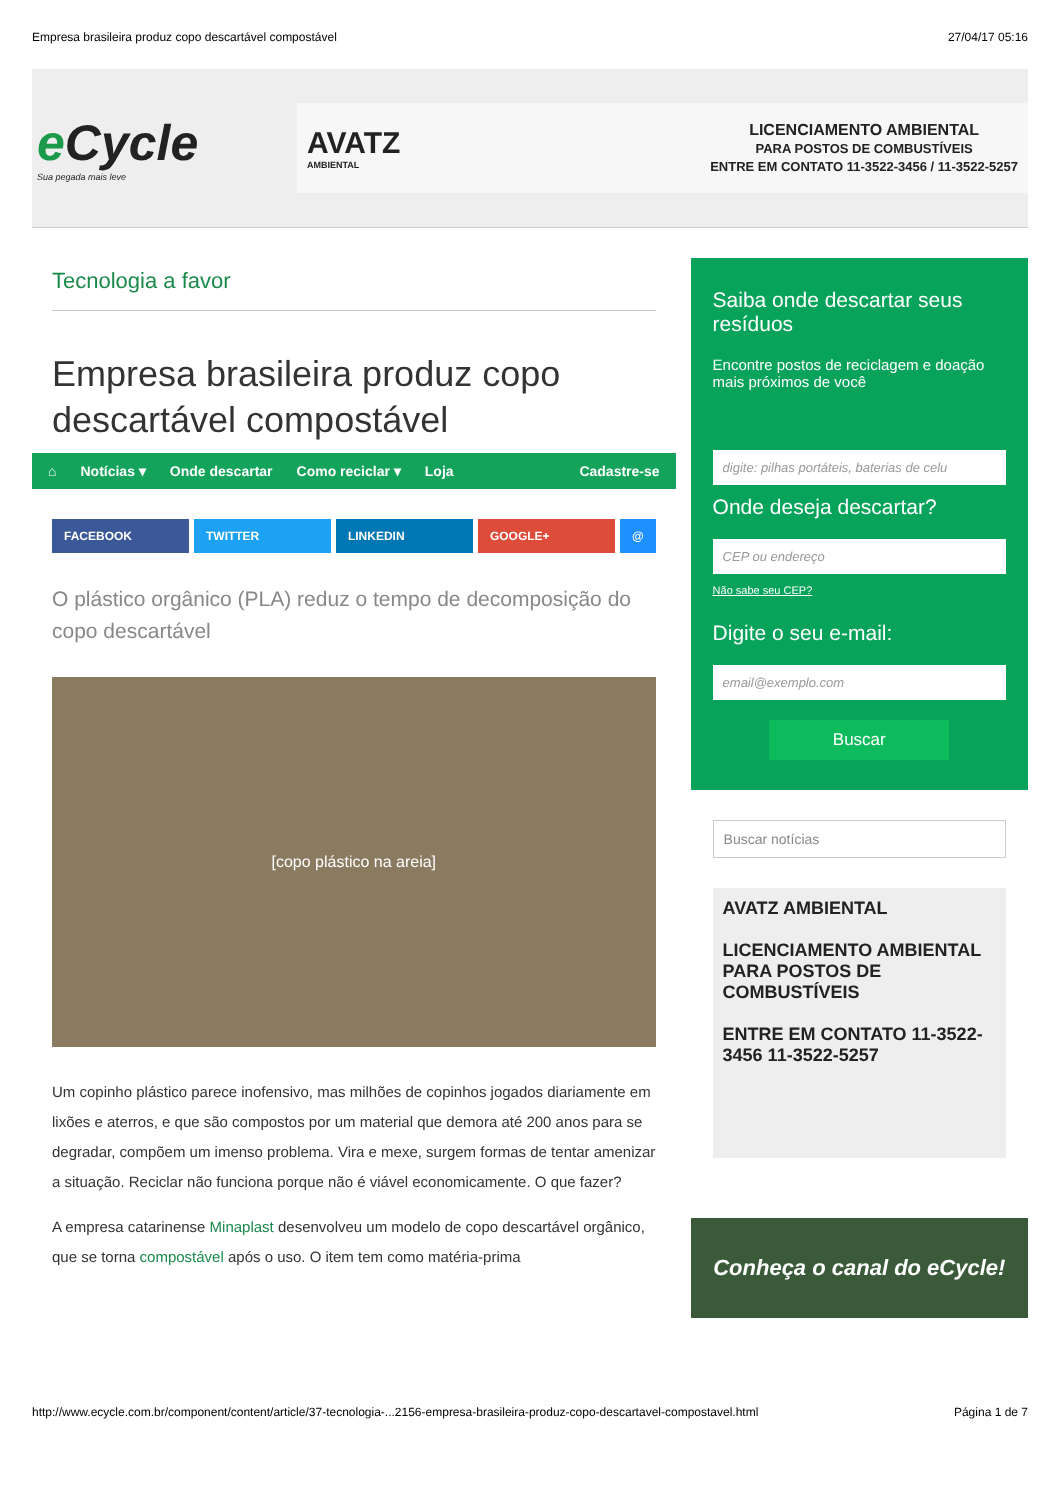Empresa brasileira produz copo descartável compostável 27/04/17 05:16
e Cycle
Sua pegada mais leve
AVATZ
AMBIENTAL
LICENCIAMENTO AMBIENTAL
PARA POSTOS DE COMBUSTÍVEIS
ENTRE EM CONTATO 11-3522-3456 / 11-3522-5257
Tecnologia a favor
Empresa brasileira produz copo descartável compostável
⌂ Notícias ▾ Onde descartar Como reciclar ▾ Loja Cadastre-se
FACEBOOK TWITTER LINKEDIN GOOGLE+ @
O plástico orgânico (PLA) reduz o tempo de decomposição do copo descartável
[copo plástico na areia]
Um copinho plástico parece inofensivo, mas milhões de copinhos jogados diariamente em lixões e aterros, e que são compostos por um material que demora até 200 anos para se degradar, compõem um imenso problema. Vira e mexe, surgem formas de tentar amenizar a situação. Reciclar não funciona porque não é viável economicamente. O que fazer?
A empresa catarinense Minaplast desenvolveu um modelo de copo descartável orgânico, que se torna compostável após o uso. O item tem como matéria-prima
Saiba onde descartar seus resíduos
Encontre postos de reciclagem e doação mais próximos de você
digite: pilhas portáteis, baterias de celu
Onde deseja descartar?
CEP ou endereço
Não sabe seu CEP?
Digite o seu e-mail:
email@exemplo.com
Buscar
Buscar notícias
AVATZ AMBIENTAL
LICENCIAMENTO AMBIENTAL
PARA POSTOS DE COMBUSTÍVEIS
ENTRE EM CONTATO 11-3522-3456 11-3522-5257
Conheça o canal do eCycle!
http://www.ecycle.com.br/component/content/article/37-tecnologia-...2156-empresa-brasileira-produz-copo-descartavel-compostavel.html Página 1 de 7